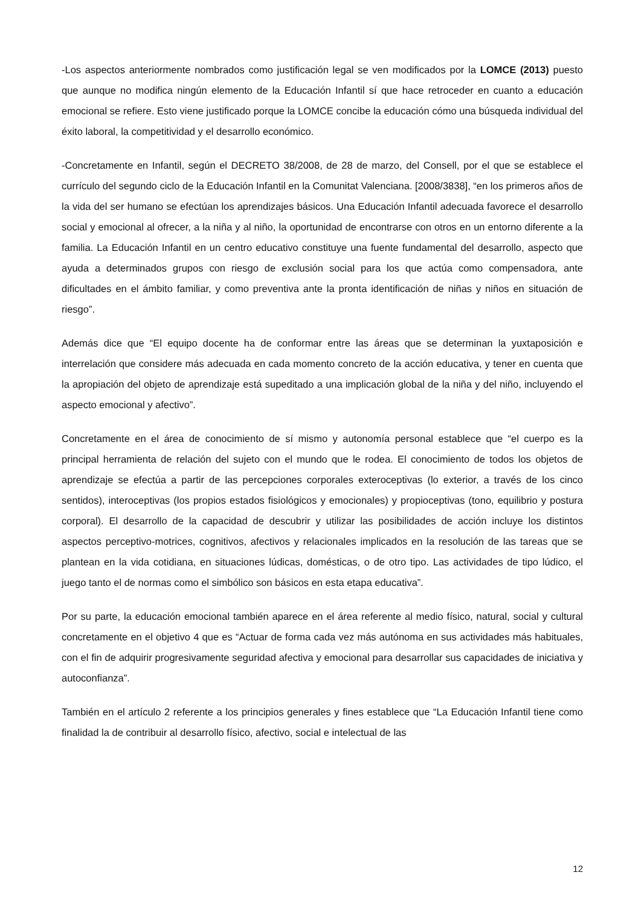-Los aspectos anteriormente nombrados como justificación legal se ven modificados por la LOMCE (2013) puesto que aunque no modifica ningún elemento de la Educación Infantil sí que hace retroceder en cuanto a educación emocional se refiere. Esto viene justificado porque la LOMCE concibe la educación cómo una búsqueda individual del éxito laboral, la competitividad y el desarrollo económico.
-Concretamente en Infantil, según el DECRETO 38/2008, de 28 de marzo, del Consell, por el que se establece el currículo del segundo ciclo de la Educación Infantil en la Comunitat Valenciana. [2008/3838], “en los primeros años de la vida del ser humano se efectúan los aprendizajes básicos. Una Educación Infantil adecuada favorece el desarrollo social y emocional al ofrecer, a la niña y al niño, la oportunidad de encontrarse con otros en un entorno diferente a la familia. La Educación Infantil en un centro educativo constituye una fuente fundamental del desarrollo, aspecto que ayuda a determinados grupos con riesgo de exclusión social para los que actúa como compensadora, ante dificultades en el ámbito familiar, y como preventiva ante la pronta identificación de niñas y niños en situación de riesgo”.
Además dice que “El equipo docente ha de conformar entre las áreas que se determinan la yuxtaposición e interrelación que considere más adecuada en cada momento concreto de la acción educativa, y tener en cuenta que la apropiación del objeto de aprendizaje está supeditado a una implicación global de la niña y del niño, incluyendo el aspecto emocional y afectivo”.
Concretamente en el área de conocimiento de sí mismo y autonomía personal establece que “el cuerpo es la principal herramienta de relación del sujeto con el mundo que le rodea. El conocimiento de todos los objetos de aprendizaje se efectúa a partir de las percepciones corporales exteroceptivas (lo exterior, a través de los cinco sentidos), interoceptivas (los propios estados fisiológicos y emocionales) y propioceptivas (tono, equilibrio y postura corporal). El desarrollo de la capacidad de descubrir y utilizar las posibilidades de acción incluye los distintos aspectos perceptivo-motrices, cognitivos, afectivos y relacionales implicados en la resolución de las tareas que se plantean en la vida cotidiana, en situaciones lúdicas, domésticas, o de otro tipo. Las actividades de tipo lúdico, el juego tanto el de normas como el simbólico son básicos en esta etapa educativa”.
Por su parte, la educación emocional también aparece en el área referente al medio físico, natural, social y cultural concretamente en el objetivo 4 que es “Actuar de forma cada vez más autónoma en sus actividades más habituales, con el fin de adquirir progresivamente seguridad afectiva y emocional para desarrollar sus capacidades de iniciativa y autoconfianza”.
También en el artículo 2 referente a los principios generales y fines establece que “La Educación Infantil tiene como finalidad la de contribuir al desarrollo físico, afectivo, social e intelectual de las
12